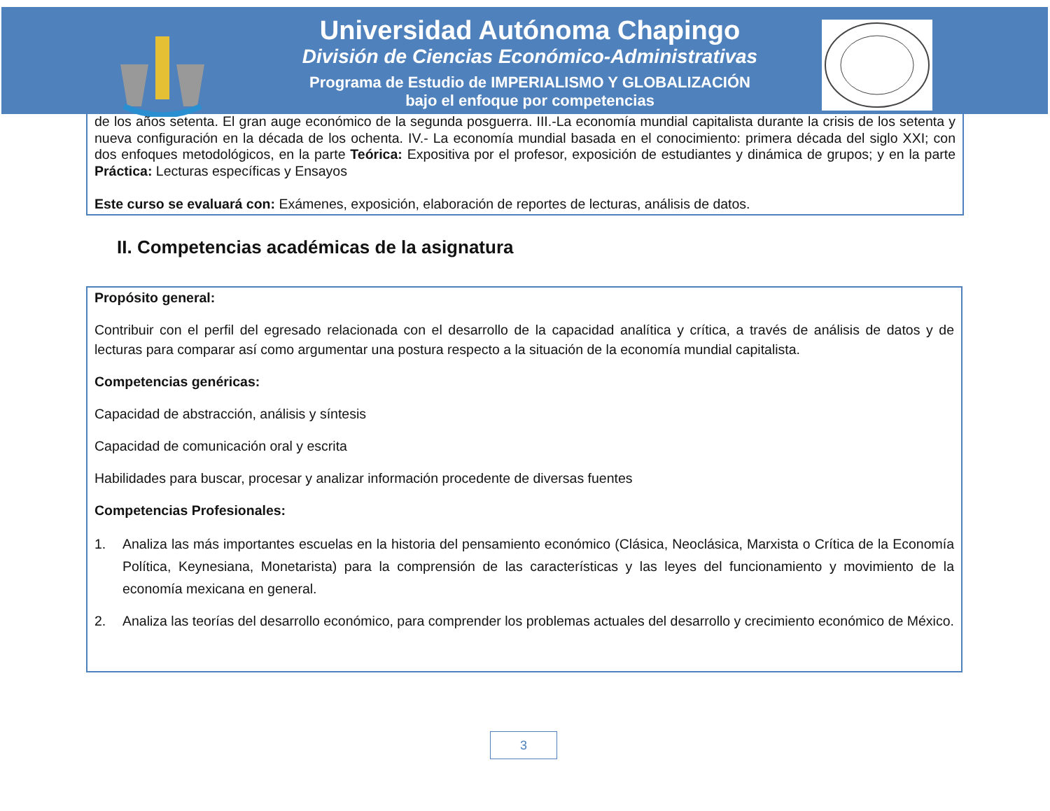Universidad Autónoma Chapingo
División de Ciencias Económico-Administrativas
Programa de Estudio de IMPERIALISMO Y GLOBALIZACIÓN
bajo el enfoque por competencias
de los años setenta. El gran auge económico de la segunda posguerra. III.-La economía mundial capitalista durante la crisis de los setenta y nueva configuración en la década de los ochenta. IV.- La economía mundial basada en el conocimiento: primera década del siglo XXI; con dos enfoques metodológicos, en la parte Teórica: Expositiva por el profesor, exposición de estudiantes y dinámica de grupos; y en la parte Práctica: Lecturas específicas y Ensayos
Este curso se evaluará con: Exámenes, exposición, elaboración de reportes de lecturas, análisis de datos.
II. Competencias académicas de la asignatura
Propósito general:
Contribuir con el perfil del egresado relacionada con el desarrollo de la capacidad analítica y crítica, a través de análisis de datos y de lecturas para comparar así como argumentar una postura respecto a la situación de la economía mundial capitalista.
Competencias genéricas:
Capacidad de abstracción, análisis y síntesis
Capacidad de comunicación oral y escrita
Habilidades para buscar, procesar y analizar información procedente de diversas fuentes
Competencias Profesionales:
1. Analiza las más importantes escuelas en la historia del pensamiento económico (Clásica, Neoclásica, Marxista o Crítica de la Economía Política, Keynesiana, Monetarista) para la comprensión de las características y las leyes del funcionamiento y movimiento de la economía mexicana en general.
2. Analiza las teorías del desarrollo económico, para comprender los problemas actuales del desarrollo y crecimiento económico de México.
3